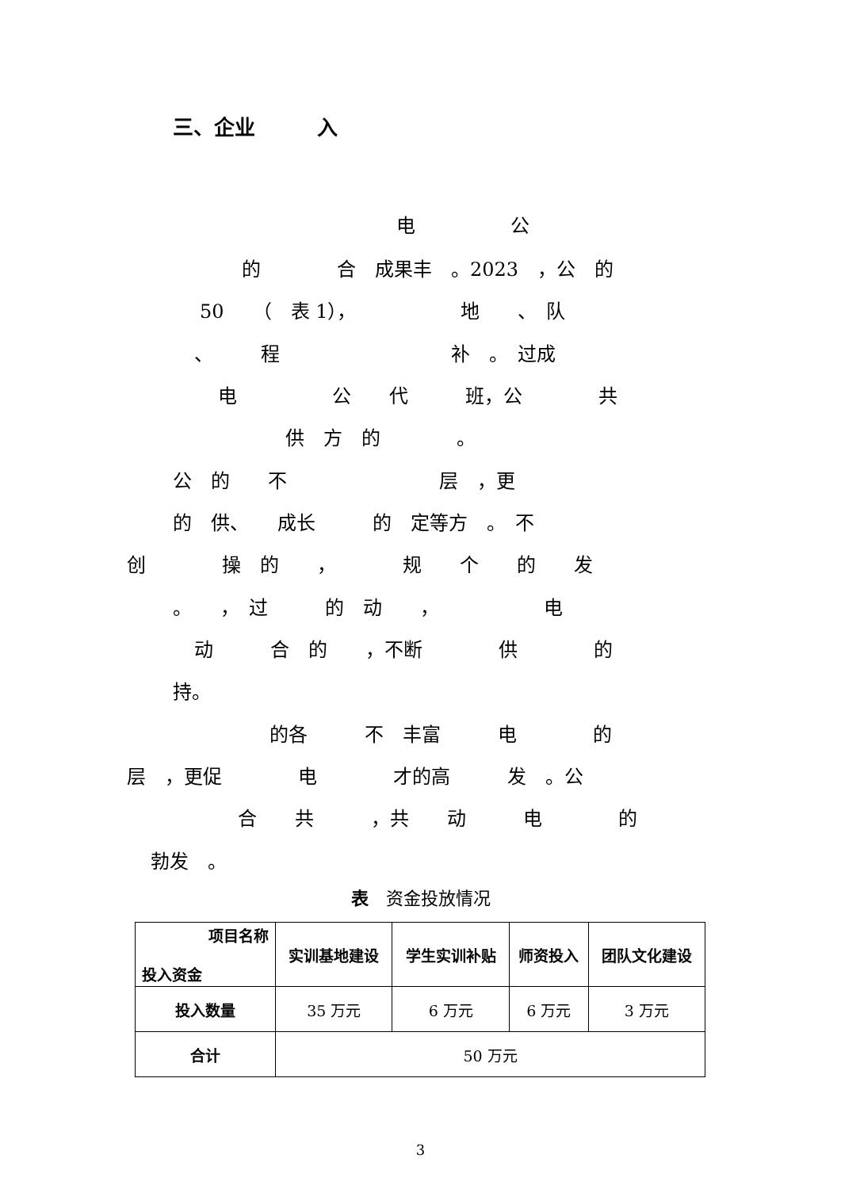三、企业　　　入
电　　　　　公
的　　　　合　成果丰　。2023　，公　的
50　　（　表 1），　　　　　　地　　、　队
、　　　程　　　　　　　　　补　。　过成
电　　　　　公　　代　　　班，公　　　　共
供　方　的　　　　。
公　的　　不　　　　　　　　层　，更
的　供、　　成长　　　的　定等方　。　不
创　　　　操　的　　，　　　　规　　个　　的　　发
。　　，　过　　　的　动　　，　　　　　　电
动　　　合　的　　，不断　　　　供　　　　的
持。
的各　　　不　丰富　　　电　　　　的
层　，更促　　　　电　　　　才的高　　　发　。公
合　　共　　　，共　　动　　　电　　　　的
勃发　。
表　资金投放情况
| 项目名称 投入资金 | 实训基地建设 | 学生实训补贴 | 师资投入 | 团队文化建设 |
| --- | --- | --- | --- | --- |
| 投入数量 | 35 万元 | 6 万元 | 6 万元 | 3 万元 |
| 合计 | 50 万元 | | | |
3